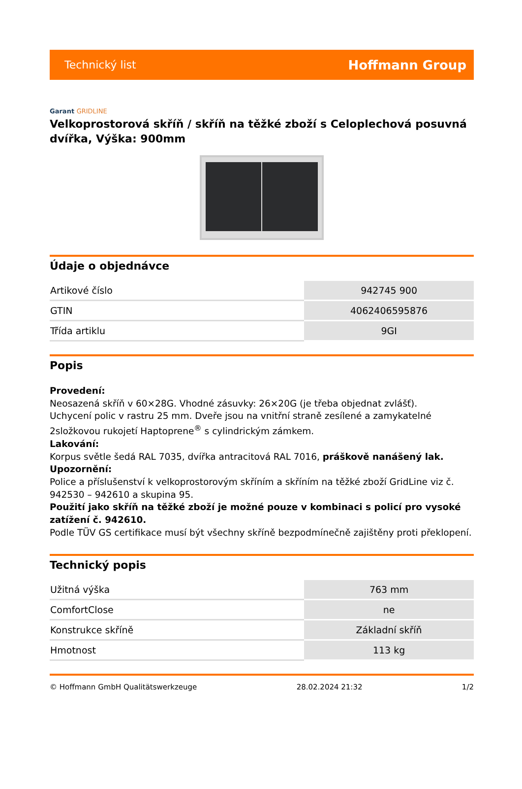Technický list
Hoffmann Group
Garant GRIDLINE
Velkoprostorová skříň / skříň na těžké zboží s Celoplechová posuvná dvířka, Výška: 900mm
Údaje o objednávce
| Artikové číslo | 942745 900 |
| GTIN | 4062406595876 |
| Třída artiklu | 9GI |
Popis
Provedení:
Neosazená skříň v 60×28G. Vhodné zásuvky: 26×20G (je třeba objednat zvlášť).
Uchycení polic v rastru 25 mm. Dveře jsou na vnitřní straně zesílené a zamykatelné 2složkovou rukojetí Haptoprene<sup>®</sup> s cylindrickým zámkem.
Lakování:
Korpus světle šedá RAL 7035, dvířka antracitová RAL 7016, práškově nanášený lak.
Upozornění:
Police a příslušenství k velkoprostorovým skříním a skříním na těžké zboží GridLine viz č. 942530 – 942610 a skupina 95.
Použití jako skříň na těžké zboží je možné pouze v kombinaci s policí pro vysoké zatížení č. 942610.
Podle TÜV GS certifikace musí být všechny skříně bezpodmínečně zajištěny proti překlopení.
Technický popis
| Užitná výška | 763 mm |
| ComfortClose | ne |
| Konstrukce skříně | Základní skříň |
| Hmotnost | 113 kg |
© Hoffmann GmbH Qualitätswerkzeuge 28.02.2024 21:32 1/2